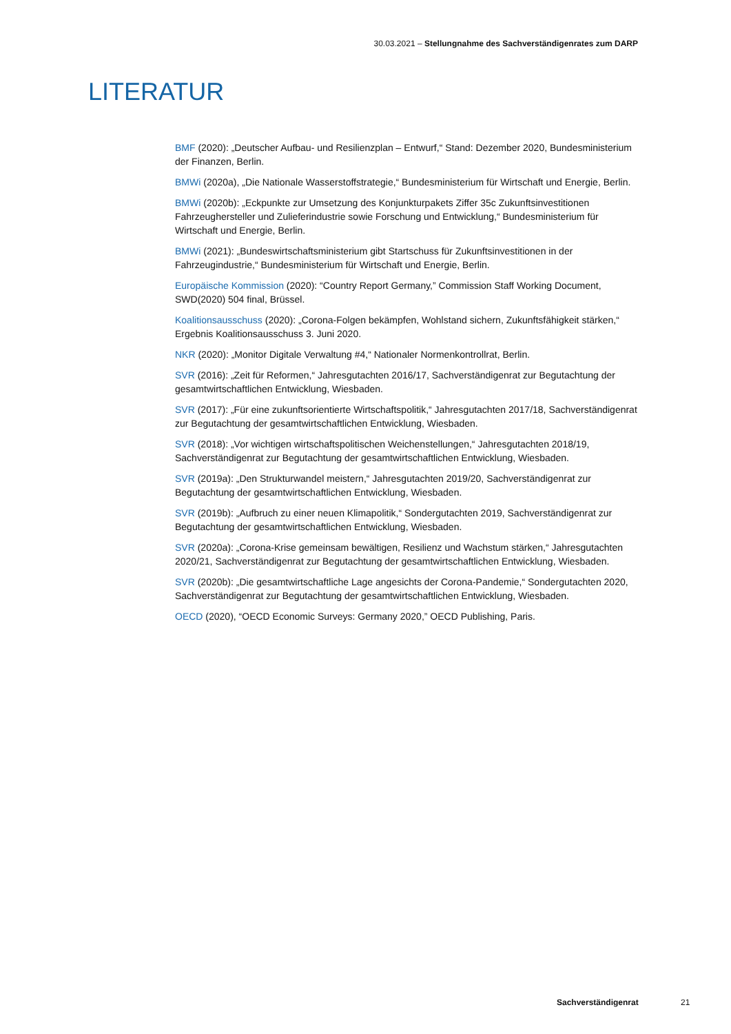30.03.2021 – Stellungnahme des Sachverständigenrates zum DARP
LITERATUR
BMF (2020): „Deutscher Aufbau- und Resilienzplan – Entwurf,“ Stand: Dezember 2020, Bundesministerium der Finanzen, Berlin.
BMWi (2020a), „Die Nationale Wasserstoffstrategie,“ Bundesministerium für Wirtschaft und Energie, Berlin.
BMWi (2020b): „Eckpunkte zur Umsetzung des Konjunkturpakets Ziffer 35c Zukunftsinvestitionen Fahrzeughersteller und Zulieferindustrie sowie Forschung und Entwicklung,“ Bundesministerium für Wirtschaft und Energie, Berlin.
BMWi (2021): „Bundeswirtschaftsministerium gibt Startschuss für Zukunftsinvestitionen in der Fahrzeugindustrie,“ Bundesministerium für Wirtschaft und Energie, Berlin.
Europäische Kommission (2020): “Country Report Germany,” Commission Staff Working Document, SWD(2020) 504 final, Brüssel.
Koalitionsausschuss (2020): „Corona-Folgen bekämpfen, Wohlstand sichern, Zukunftsfähigkeit stärken,“ Ergebnis Koalitionsausschuss 3. Juni 2020.
NKR (2020): „Monitor Digitale Verwaltung #4,“ Nationaler Normenkontrollrat, Berlin.
SVR (2016): „Zeit für Reformen,“ Jahresgutachten 2016/17, Sachverständigenrat zur Begutachtung der gesamtwirtschaftlichen Entwicklung, Wiesbaden.
SVR (2017): „Für eine zukunftsorientierte Wirtschaftspolitik,“ Jahresgutachten 2017/18, Sachverständigenrat zur Begutachtung der gesamtwirtschaftlichen Entwicklung, Wiesbaden.
SVR (2018): „Vor wichtigen wirtschaftspolitischen Weichenstellungen,“ Jahresgutachten 2018/19, Sachverständigenrat zur Begutachtung der gesamtwirtschaftlichen Entwicklung, Wiesbaden.
SVR (2019a): „Den Strukturwandel meistern,“ Jahresgutachten 2019/20, Sachverständigenrat zur Begutachtung der gesamtwirtschaftlichen Entwicklung, Wiesbaden.
SVR (2019b): „Aufbruch zu einer neuen Klimapolitik,“ Sondergutachten 2019, Sachverständigenrat zur Begutachtung der gesamtwirtschaftlichen Entwicklung, Wiesbaden.
SVR (2020a): „Corona-Krise gemeinsam bewältigen, Resilienz und Wachstum stärken,“ Jahresgutachten 2020/21, Sachverständigenrat zur Begutachtung der gesamtwirtschaftlichen Entwicklung, Wiesbaden.
SVR (2020b): „Die gesamtwirtschaftliche Lage angesichts der Corona-Pandemie,“ Sondergutachten 2020, Sachverständigenrat zur Begutachtung der gesamtwirtschaftlichen Entwicklung, Wiesbaden.
OECD (2020), “OECD Economic Surveys: Germany 2020,” OECD Publishing, Paris.
Sachverständigenrat 21